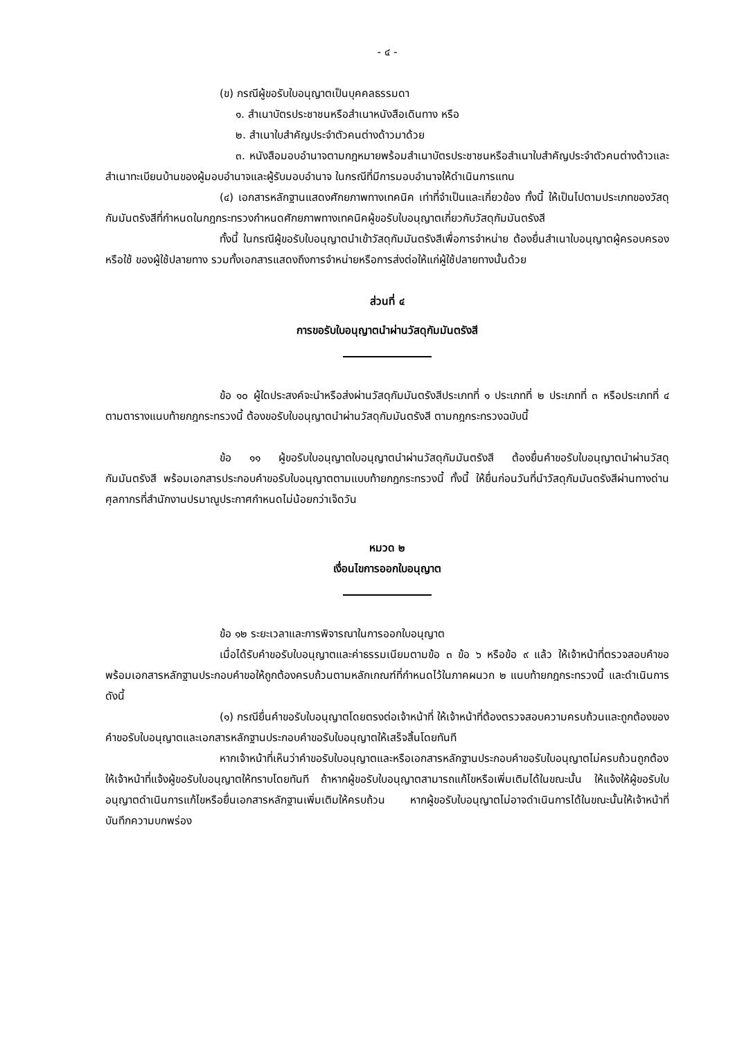- ๔ -
(ข) กรณีผู้ขอรับใบอนุญาตเป็นบุคคลธรรมดา
๑. สำเนาบัตรประชาชนหรือสำเนาหนังสือเดินทาง หรือ
๒. สำเนาใบสำคัญประจำตัวคนต่างด้าวมาด้วย
๓. หนังสือมอบอำนาจตามกฎหมายพร้อมสำเนาบัตรประชาชนหรือสำเนาใบสำคัญประจำตัวคนต่างด้าวและสำเนาทะเบียนบ้านของผู้มอบอำนาจและผู้รับมอบอำนาจ ในกรณีที่มีการมอบอำนาจให้ดำเนินการแทน
(๔) เอกสารหลักฐานแสดงศักยภาพทางเทคนิค เท่าที่จำเป็นและเกี่ยวข้อง ทั้งนี้ ให้เป็นไปตามประเภทของวัสดุกัมมันตรังสีที่กำหนดในกฎกระทรวงกำหนดศักยภาพทางเทคนิคผู้ขอรับใบอนุญาตเกี่ยวกับวัสดุกัมมันตรังสี
ทั้งนี้ ในกรณีผู้ขอรับใบอนุญาตนำเข้าวัสดุกัมมันตรังสีเพื่อการจำหน่าย ต้องยื่นสำเนาใบอนุญาตผู้ครอบครองหรือใช้ ของผู้ใช้ปลายทาง รวมทั้งเอกสารแสดงถึงการจำหน่ายหรือการส่งต่อให้แก่ผู้ใช้ปลายทางนั้นด้วย
ส่วนที่ ๔
การขอรับใบอนุญาตนำผ่านวัสดุกัมมันตรังสี
ข้อ ๑๐ ผู้ใดประสงค์จะนำหรือส่งผ่านวัสดุกัมมันตรังสีประเภทที่ ๑ ประเภทที่ ๒ ประเภทที่ ๓ หรือประเภทที่ ๔ ตามตารางแนบท้ายกฎกระทรวงนี้ ต้องขอรับใบอนุญาตนำผ่านวัสดุกัมมันตรังสี ตามกฎกระทรวงฉบับนี้
ข้อ ๑๑ ผู้ขอรับใบอนุญาตใบอนุญาตนำผ่านวัสดุกัมมันตรังสี ต้องยื่นคำขอรับใบอนุญาตนำผ่านวัสดุกัมมันตรังสี พร้อมเอกสารประกอบคำขอรับใบอนุญาตตามแบบท้ายกฎกระทรวงนี้ ทั้งนี้ ให้ยื่นก่อนวันที่นำวัสดุกัมมันตรังสีผ่านทางด่านศุลกากรที่สำนักงานปรมาณูประกาศกำหนดไม่น้อยกว่าเจ็ดวัน
หมวด ๒
เงื่อนไขการออกใบอนุญาต
ข้อ ๑๒ ระยะเวลาและการพิจารณาในการออกใบอนุญาต
เมื่อได้รับคำขอรับใบอนุญาตและค่าธรรมเนียมตามข้อ ๓ ข้อ ๖ หรือข้อ ๙ แล้ว ให้เจ้าหน้าที่ตรวจสอบคำขอพร้อมเอกสารหลักฐานประกอบคำขอให้ถูกต้องครบถ้วนตามหลักเกณฑ์ที่กำหนดไว้ในภาคผนวก ๒ แนบท้ายกฎกระทรวงนี้ และดำเนินการดังนี้
(๑) กรณียื่นคำขอรับใบอนุญาตโดยตรงต่อเจ้าหน้าที่ ให้เจ้าหน้าที่ต้องตรวจสอบความครบถ้วนและถูกต้องของคำขอรับใบอนุญาตและเอกสารหลักฐานประกอบคำขอรับใบอนุญาตให้เสร็จสิ้นโดยทันที
หากเจ้าหน้าที่เห็นว่าคำขอรับใบอนุญาตและหรือเอกสารหลักฐานประกอบคำขอรับใบอนุญาตไม่ครบถ้วนถูกต้อง ให้เจ้าหน้าที่แจ้งผู้ขอรับใบอนุญาตให้ทราบโดยทันที ถ้าหากผู้ขอรับใบอนุญาตสามารถแก้ไขหรือเพิ่มเติมได้ในขณะนั้น ให้แจ้งให้ผู้ขอรับใบอนุญาตดำเนินการแก้ไขหรือยื่นเอกสารหลักฐานเพิ่มเติมให้ครบถ้วน หากผู้ขอรับใบอนุญาตไม่อาจดำเนินการได้ในขณะนั้นให้เจ้าหน้าที่บันทึกความบกพร่อง